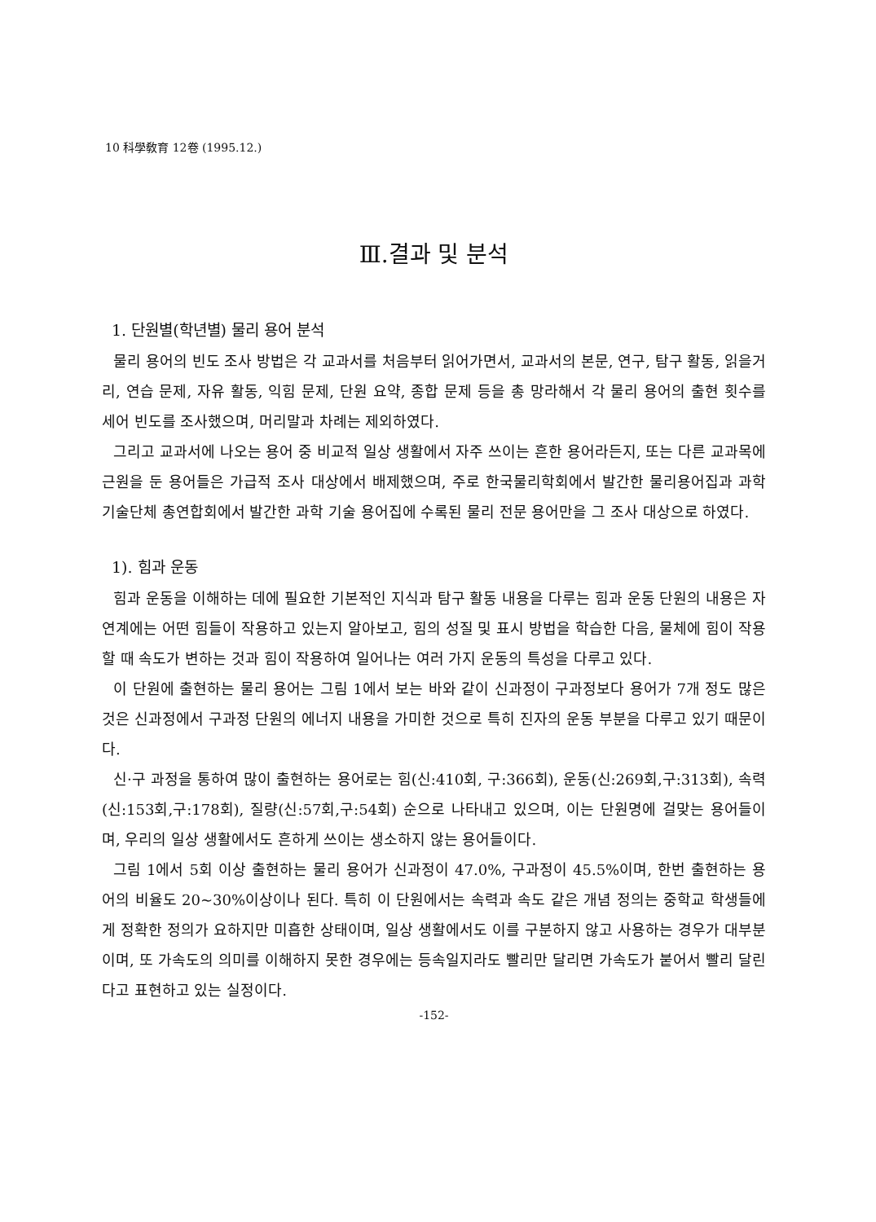10 科學敎育 12卷 (1995.12.)
Ⅲ.결과 및 분석
1. 단원별(학년별) 물리 용어 분석
물리 용어의 빈도 조사 방법은 각 교과서를 처음부터 읽어가면서, 교과서의 본문, 연구, 탐구 활동, 읽을거리, 연습 문제, 자유 활동, 익힘 문제, 단원 요약, 종합 문제 등을 총 망라해서 각 물리 용어의 출현 횟수를 세어 빈도를 조사했으며, 머리말과 차례는 제외하였다.
그리고 교과서에 나오는 용어 중 비교적 일상 생활에서 자주 쓰이는 흔한 용어라든지, 또는 다른 교과목에 근원을 둔 용어들은 가급적 조사 대상에서 배제했으며, 주로 한국물리학회에서 발간한 물리용어집과 과학기술단체 총연합회에서 발간한 과학 기술 용어집에 수록된 물리 전문 용어만을 그 조사 대상으로 하였다.
1). 힘과 운동
힘과 운동을 이해하는 데에 필요한 기본적인 지식과 탐구 활동 내용을 다루는 힘과 운동 단원의 내용은 자연계에는 어떤 힘들이 작용하고 있는지 알아보고, 힘의 성질 및 표시 방법을 학습한 다음, 물체에 힘이 작용할 때 속도가 변하는 것과 힘이 작용하여 일어나는 여러 가지 운동의 특성을 다루고 있다.
이 단원에 출현하는 물리 용어는 그림 1에서 보는 바와 같이 신과정이 구과정보다 용어가 7개 정도 많은 것은 신과정에서 구과정 단원의 에너지 내용을 가미한 것으로 특히 진자의 운동 부분을 다루고 있기 때문이다.
신·구 과정을 통하여 많이 출현하는 용어로는 힘(신:410회, 구:366회), 운동(신:269회,구:313회), 속력(신:153회,구:178회), 질량(신:57회,구:54회) 순으로 나타내고 있으며, 이는 단원명에 걸맞는 용어들이며, 우리의 일상 생활에서도 흔하게 쓰이는 생소하지 않는 용어들이다.
그림 1에서 5회 이상 출현하는 물리 용어가 신과정이 47.0%, 구과정이 45.5%이며, 한번 출현하는 용어의 비율도 20~30%이상이나 된다. 특히 이 단원에서는 속력과 속도 같은 개념 정의는 중학교 학생들에게 정확한 정의가 요하지만 미흡한 상태이며, 일상 생활에서도 이를 구분하지 않고 사용하는 경우가 대부분이며, 또 가속도의 의미를 이해하지 못한 경우에는 등속일지라도 빨리만 달리면 가속도가 붙어서 빨리 달린다고 표현하고 있는 실정이다.
-152-